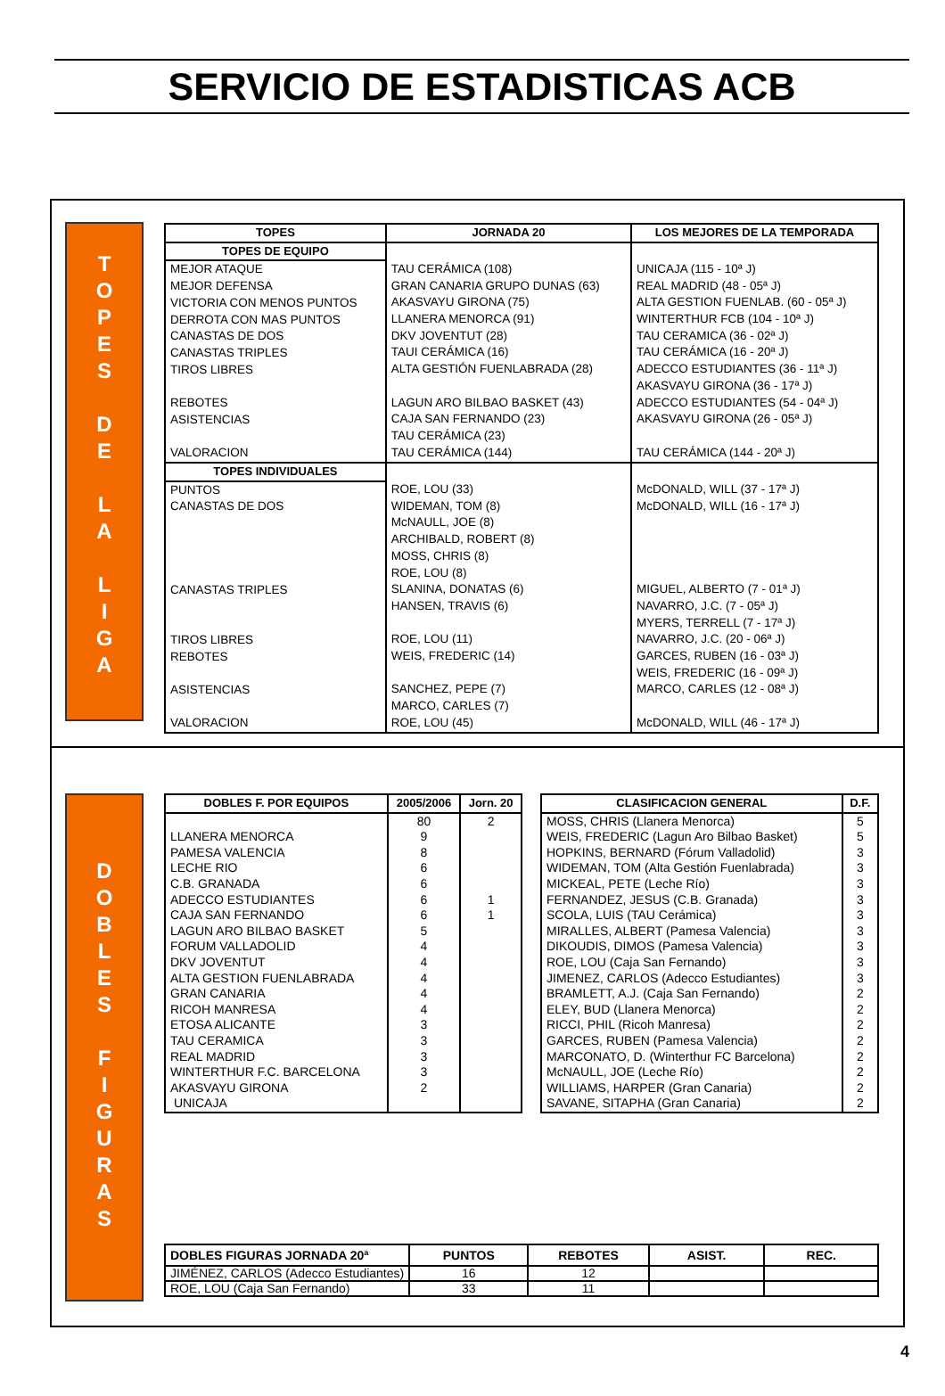SERVICIO DE ESTADISTICAS ACB
T
O
P
E
S
D
E
L
A
L
I
G
A
| TOPES | JORNADA 20 | LOS MEJORES DE LA TEMPORADA |
| --- | --- | --- |
| TOPES DE EQUIPO | | |
| MEJOR ATAQUE MEJOR DEFENSA VICTORIA CON MENOS PUNTOS DERROTA CON MAS PUNTOS CANASTAS DE DOS CANASTAS TRIPLES TIROS LIBRES REBOTES ASISTENCIAS VALORACION | TAU CERÁMICA (108) GRAN CANARIA GRUPO DUNAS (63) AKASVAYU GIRONA (75) LLANERA MENORCA (91) DKV JOVENTUT (28) TAUI CERÁMICA (16) ALTA GESTIÓN FUENLABRADA (28) LAGUN ARO BILBAO BASKET (43) CAJA SAN FERNANDO (23) TAU CERÁMICA (23) TAU CERÁMICA (144) | UNICAJA (115 - 10ª J) REAL MADRID (48 - 05ª J) ALTA GESTION FUENLAB. (60 - 05ª J) WINTERTHUR FCB (104 - 10ª J) TAU CERAMICA (36 - 02ª J) TAU CERÁMICA (16 - 20ª J) ADECCO ESTUDIANTES (36 - 11ª J) AKASVAYU GIRONA (36 - 17ª J) ADECCO ESTUDIANTES (54 - 04ª J) AKASVAYU GIRONA (26 - 05ª J) TAU CERÁMICA (144 - 20ª J) |
| TOPES INDIVIDUALES | | |
| PUNTOS CANASTAS DE DOS CANASTAS TRIPLES TIROS LIBRES REBOTES ASISTENCIAS VALORACION | ROE, LOU (33) WIDEMAN, TOM (8) McNAULL, JOE (8) ARCHIBALD, ROBERT (8) MOSS, CHRIS (8) ROE, LOU (8) SLANINA, DONATAS (6) HANSEN, TRAVIS (6) ROE, LOU (11) WEIS, FREDERIC (14) SANCHEZ, PEPE (7) MARCO, CARLES (7) ROE, LOU (45) | McDONALD, WILL (37 - 17ª J) McDONALD, WILL (16 - 17ª J) MIGUEL, ALBERTO (7 - 01ª J) NAVARRO, J.C. (7 - 05ª J) MYERS, TERRELL (7 - 17ª J) NAVARRO, J.C. (20 - 06ª J) GARCES, RUBEN (16 - 03ª J) WEIS, FREDERIC (16 - 09ª J) MARCO, CARLES (12 - 08ª J) McDONALD, WILL (46 - 17ª J) |
D
O
B
L
E
S
F
I
G
U
R
A
S
| DOBLES F. POR EQUIPOS | 2005/2006 | Jorn. 20 |
| --- | --- | --- |
| LLANERA MENORCA PAMESA VALENCIA LECHE RIO C.B. GRANADA ADECCO ESTUDIANTES CAJA SAN FERNANDO LAGUN ARO BILBAO BASKET FORUM VALLADOLID DKV JOVENTUT ALTA GESTION FUENLABRADA GRAN CANARIA RICOH MANRESA ETOSA ALICANTE TAU CERAMICA REAL MADRID WINTERTHUR F.C. BARCELONA AKASVAYU GIRONA UNICAJA | 80 9 8 6 6 6 6 5 4 4 4 4 4 3 3 3 3 2 | 2 1 1 |
| CLASIFICACION GENERAL | D.F. |
| --- | --- |
| MOSS, CHRIS (Llanera Menorca) WEIS, FREDERIC (Lagun Aro Bilbao Basket) HOPKINS, BERNARD (Fórum Valladolid) WIDEMAN, TOM (Alta Gestión Fuenlabrada) MICKEAL, PETE (Leche Río) FERNANDEZ, JESUS (C.B. Granada) SCOLA, LUIS (TAU Cerámica) MIRALLES, ALBERT (Pamesa Valencia) DIKOUDIS, DIMOS (Pamesa Valencia) ROE, LOU (Caja San Fernando) JIMENEZ, CARLOS (Adecco Estudiantes) BRAMLETT, A.J. (Caja San Fernando) ELEY, BUD (Llanera Menorca) RICCI, PHIL (Ricoh Manresa) GARCES, RUBEN (Pamesa Valencia) MARCONATO, D. (Winterthur FC Barcelona) McNAULL, JOE (Leche Río) WILLIAMS, HARPER (Gran Canaria) SAVANE, SITAPHA (Gran Canaria) | 5 5 3 3 3 3 3 3 3 3 3 2 2 2 2 2 2 2 2 |
| DOBLES FIGURAS JORNADA 20ª | PUNTOS | REBOTES | ASIST. | REC. |
| JIMÉNEZ, CARLOS (Adecco Estudiantes) | 16 | 12 | | |
| ROE, LOU (Caja San Fernando) | 33 | 11 | | |
4